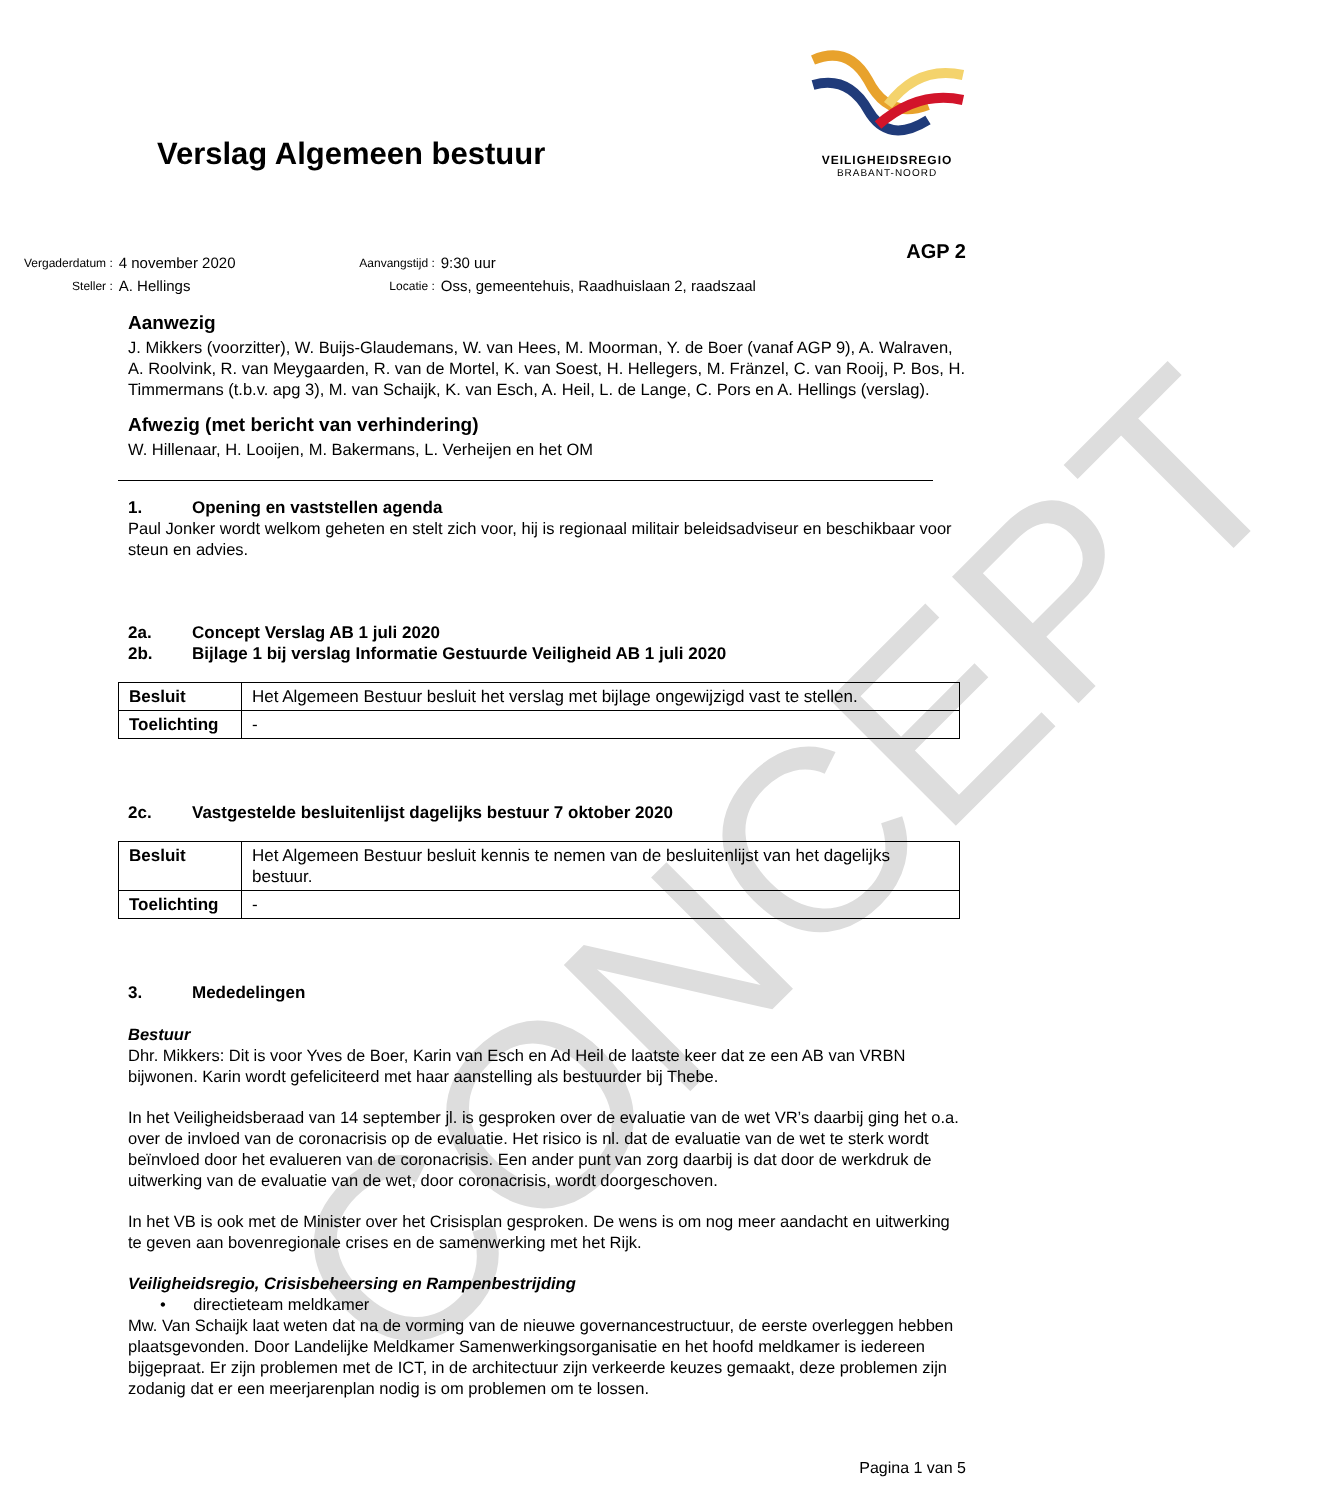CONCEPT
Verslag Algemeen bestuur
VEILIGHEIDSREGIO
BRABANT-NOORD
| Vergaderdatum : | 4 november 2020 | Aanvangstijd : | 9:30 uur |
| Steller : | A. Hellings | Locatie : | Oss, gemeentehuis, Raadhuislaan 2, raadszaal |
AGP 2
Aanwezig
J. Mikkers (voorzitter), W. Buijs-Glaudemans, W. van Hees, M. Moorman, Y. de Boer (vanaf AGP 9), A. Walraven, A. Roolvink, R. van Meygaarden, R. van de Mortel, K. van Soest, H. Hellegers, M. Fränzel, C. van Rooij, P. Bos, H. Timmermans (t.b.v. apg 3), M. van Schaijk, K. van Esch, A. Heil, L. de Lange, C. Pors en A. Hellings (verslag).
Afwezig (met bericht van verhindering)
W. Hillenaar, H. Looijen, M. Bakermans, L. Verheijen en het OM
1. Opening en vaststellen agenda
Paul Jonker wordt welkom geheten en stelt zich voor, hij is regionaal militair beleidsadviseur en beschikbaar voor steun en advies.
2a. Concept Verslag AB 1 juli 2020
2b. Bijlage 1 bij verslag Informatie Gestuurde Veiligheid AB 1 juli 2020
| Besluit | Het Algemeen Bestuur besluit het verslag met bijlage ongewijzigd vast te stellen. |
| Toelichting | - |
2c. Vastgestelde besluitenlijst dagelijks bestuur 7 oktober 2020
| Besluit | Het Algemeen Bestuur besluit kennis te nemen van de besluitenlijst van het dagelijks bestuur. |
| Toelichting | - |
3. Mededelingen
Bestuur
Dhr. Mikkers: Dit is voor Yves de Boer, Karin van Esch en Ad Heil de laatste keer dat ze een AB van VRBN bijwonen. Karin wordt gefeliciteerd met haar aanstelling als bestuurder bij Thebe.
In het Veiligheidsberaad van 14 september jl. is gesproken over de evaluatie van de wet VR’s daarbij ging het o.a. over de invloed van de coronacrisis op de evaluatie. Het risico is nl. dat de evaluatie van de wet te sterk wordt beïnvloed door het evalueren van de coronacrisis. Een ander punt van zorg daarbij is dat door de werkdruk de uitwerking van de evaluatie van de wet, door coronacrisis, wordt doorgeschoven.
In het VB is ook met de Minister over het Crisisplan gesproken. De wens is om nog meer aandacht en uitwerking te geven aan bovenregionale crises en de samenwerking met het Rijk.
Veiligheidsregio, Crisisbeheersing en Rampenbestrijding
• directieteam meldkamer
Mw. Van Schaijk laat weten dat na de vorming van de nieuwe governancestructuur, de eerste overleggen hebben plaatsgevonden. Door Landelijke Meldkamer Samenwerkingsorganisatie en het hoofd meldkamer is iedereen bijgepraat. Er zijn problemen met de ICT, in de architectuur zijn verkeerde keuzes gemaakt, deze problemen zijn zodanig dat er een meerjarenplan nodig is om problemen om te lossen.
Pagina 1 van 5